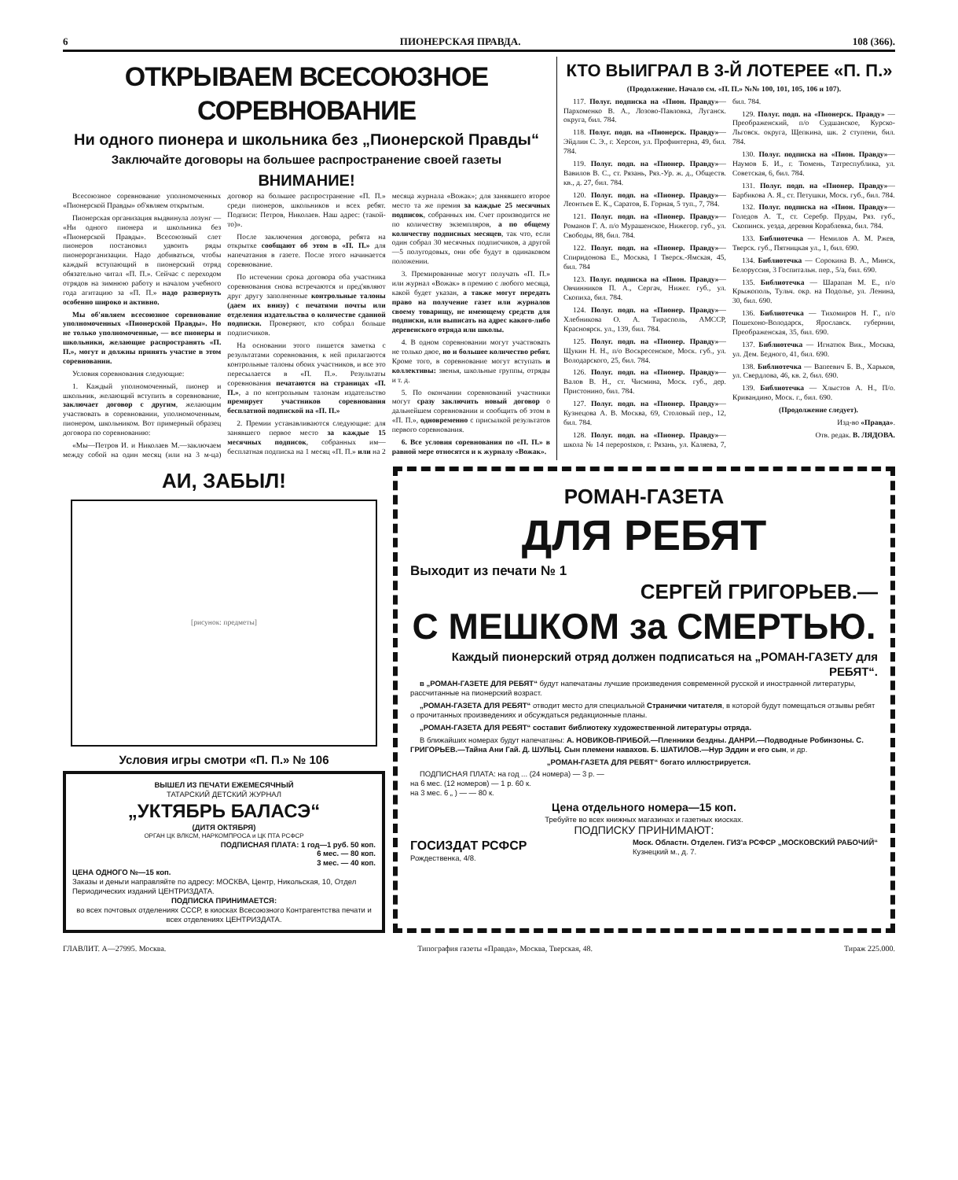6 ПИОНЕРСКАЯ ПРАВДА. 108 (366).
ОТКРЫВАЕМ ВСЕСОЮЗНОЕ СОРЕВНОВАНИЕ
Ни одного пионера и школьника без „Пионерской Правды“
Заключайте договоры на большее распространение своей газеты
ВНИМАНИЕ!
Всесоюзное соревнование уполномоченных «Пионерской Правды» об'являем открытым.
Пионерская организация выдвинула лозунг — «Ни одного пионера и школьника без «Пионерской Правды». Всесоюзный слет пионеров постановил удвоить ряды пионерорганизации. Надо добиваться, чтобы каждый вступающий в пионерский отряд обязательно читал «П. П.». Сейчас с переходом отрядов на зимнюю работу и началом учебного года агитацию за «П. П.» надо развернуть особенно широко и активно.
Мы об'являем всесоюзное соревнование уполномоченных «Пионерской Правды». Но не только уполномоченные, — все пионеры и школьники, желающие распространять «П. П.», могут и должны принять участие в этом соревновании.
Условия соревнования следующие:
1. Каждый уполномоченный, пионер и школьник, желающий вступить в соревнование, заключает договор с другим, желающим участвовать в соревновании, уполномоченным, пионером, школьником. Вот примерный образец договора по соревнованию:
«Мы—Петров И. и Николаев М.—заключаем между собой на один месяц (или на 3 м-ца) договор на большее распространение «П. П.» среди пионеров, школьников и всех ребят. Подписи: Петров, Николаев. Наш адрес: (такой-то)».
После заключения договора, ребята на открытке сообщают об этом в «П. П.» для напечатания в газете. После этого начинается соревнование.
По истечении срока договора оба участника соревнования снова встречаются и пред'являют друг другу заполненные контрольные талоны (даем их внизу) с печатями почты или отделения издательства о количестве сданной подписки. Проверяют, кто собрал больше подписчиков.
На основании этого пишется заметка с результатами соревнования, к ней прилагаются контрольные талоны обоих участников, и все это пересылается в «П. П.». Результаты соревнования печатаются на страницах «П. П.», а по контрольным талонам издательство премирует участников соревнования бесплатной подпиской на «П. П.»
2. Премии устанавливаются следующие: для занявшего первое место за каждые 15 месячных подписок, собранных им—бесплатная подписка на 1 месяц «П. П.» или на 2 месяца журнала «Вожак»; для занявшего второе место та же премия за каждые 25 месячных подписок, собранных им. Счет производится не по количеству экземпляров, а по общему количеству подписных месяцев, так что, если один собрал 30 месячных подписчиков, а другой—5 полугодовых, они обе будут в одинаковом положении.
3. Премированные могут получать «П. П.» или журнал «Вожак» в премию с любого месяца, какой будет указан, а также могут передать право на получение газет или журналов своему товарищу, не имеющему средств для подписки, или выписать на адрес какого-либо деревенского отряда или школы.
4. В одном соревновании могут участвовать не только двое, но и большее количество ребят. Кроме того, в соревнование могут вступать и коллективы: звенья, школьные группы, отряды и т. д.
5. По окончании соревнований участники могут сразу заключить новый договор о дальнейшем соревновании и сообщить об этом в «П. П.», одновременно с присылкой результатов первого соревнования.
6. Все условия соревнования по «П. П.» в равной мере относятся и к журналу «Вожак».
КТО ВЫИГРАЛ В 3-Й ЛОТЕРЕЕ «П. П.»
(Продолжение. Начало см. «П. П.» №№ 100, 101, 105, 106 и 107).
117. Полуг. подписка на «Пион. Правду»—Пархоменко В. А., Лозово-Павловка, Луганск. округа, бил. 784.
118. Полуг. подп. на «Пионерск. Правду»—Эйдлин С. Э., г. Херсон, ул. Профинтерна, 49, бил. 784.
119. Полуг. подп. на «Пионер. Правду»—Вавилов В. С., ст. Рязань, Ряз.-Ур. ж. д., Обществ. кв., д. 27, бил. 784.
120. Полуг. подп. на «Пионер. Правду»—Леонтьев Е. К., Саратов, Б. Горная, 5 туп., 7, 784.
121. Полуг. подп. на «Пионер. Правду»—Романов Г. А. п/о Мурашенское, Нижегор. губ., ул. Свободы, 88, бил. 784.
122. Полуг. подп. на «Пионер. Правду»—Спиридонова Е., Москва, I Тверск.-Ямская, 45, бил. 784
123. Полуг. подписка на «Пион. Правду»—Овчинников П. А., Сергач, Нижег. губ., ул. Скопиха, бил. 784.
124. Полуг. подп. на «Пионер. Правду»—Хлебникова О. А. Тирасполь, АМССР, Красноярск. ул., 139, бил. 784.
125. Полуг. подп. на «Пионер. Правду»—Щукин Н. Н., п/о Воскресенское, Моск. губ., ул. Володарского, 25, бил. 784.
126. Полуг. подп. на «Пионер. Правду»—Валов В. Н., ст. Чисмина, Моск. губ., дер. Пристонино, бил. 784.
127. Полуг. подп. на «Пионер. Правду»—Кузнецова А. В. Москва, 69, Столовый пер., 12, бил. 784.
128. Полуг. подп. на «Пионер. Правду»—школа № 14 перерostков, г. Рязань, ул. Каляева, 7, бил. 784.
129. Полуг. подп. на «Пионерск. Правду» — Преображенский, п/о Судшанское, Курско-Льговск. округа, Щепкина, шк. 2 ступени, бил. 784.
130. Полуг. подписка на «Пион. Правду»—Наумов Б. И., г. Тюмень, Татреспублика, ул. Советская, 6, бил. 784.
131. Полуг. подп. на «Пионер. Правду»—Барбикова А. Я., ст. Петушки, Моск. губ., бил. 784.
132. Полуг. подписка на «Пион. Правду»—Голедов А. Т., ст. Серебр. Пруды, Ряз. губ., Скопинск. уезда, деревня Кораблевка, бил. 784.
133. Библиотечка — Немилов А. М. Ржев, Тверск. губ., Пятницкая ул., 1, бил. 690.
134. Библиотечка — Сорокина В. А., Минск, Белоруссия, 3 Госпитальн. пер., 5/а, бил. 690.
135. Библиотечка — Шарапан М. Е., п/о Крыжополь, Тульч. окр. на Подолье, ул. Ленина, 30, бил. 690.
136. Библиотечка — Тихомиров Н. Г., п/о Пошехоно-Володарск, Ярославск. губернии, Преображенская, 35, бил. 690.
137. Библиотечка — Игнатюк Вик., Москва, ул. Дем. Бедного, 41, бил. 690.
138. Библиотечка — Вапеевич Б. В., Харьков, ул. Свердлова, 46, кв. 2, бил. 690.
139. Библиотечка — Хлыстов А. Н., П/о. Кривандино, Моск. г., бил. 690.
(Продолжение следует).
Изд-во «Правда».
Отв. редак. В. ЛЯДОВА.
АИ, ЗАБЫЛ!
[рисунок: предметы]
Условия игры смотри «П. П.» № 106
ВЫШЕЛ ИЗ ПЕЧАТИ ЕЖЕМЕСЯЧНЫЙ
ТАТАРСКИЙ ДЕТСКИЙ ЖУРНАЛ
„УКТЯБРЬ БАЛАСЭ“
(ДИТЯ ОКТЯБРЯ)
ОРГАН ЦК ВЛКСМ, НАРКОМПРОСА и ЦК ПТА РСФСР
ПОДПИСНАЯ ПЛАТА: 1 год—1 руб. 50 коп.
6 мес. — 80 коп.
3 мес. — 40 коп.
ЦЕНА ОДНОГО №—15 коп.
Заказы и деньги направляйте по адресу: МОСКВА, Центр, Никольская, 10, Отдел Периодических изданий ЦЕНТРИЗДАТА.
ПОДПИСКА ПРИНИМАЕТСЯ:
во всех почтовых отделениях СССР, в киосках Всесоюзного Контрагентства печати и всех отделениях ЦЕНТРИЗДАТА.
РОМАН-ГАЗЕТА
ДЛЯ РЕБЯТ
Выходит из печати № 1
СЕРГЕЙ ГРИГОРЬЕВ.—
С МЕШКОМ за СМЕРТЬЮ.
Каждый пионерский отряд должен подписаться на „РОМАН-ГАЗЕТУ для РЕБЯТ“.
в „РОМАН-ГАЗЕТЕ ДЛЯ РЕБЯТ“ будут напечатаны лучшие произведения современной русской и иностранной литературы, рассчитанные на пионерский возраст.
„РОМАН-ГАЗЕТА ДЛЯ РЕБЯТ“ отводит место для специальной Странички читателя, в которой будут помещаться отзывы ребят о прочитанных произведениях и обсуждаться редакционные планы.
„РОМАН-ГАЗЕТА ДЛЯ РЕБЯТ“ составит библиотеку художественной литературы отряда.
В ближайших номерах будут напечатаны: А. НОВИКОВ-ПРИБОЙ.—Пленники бездны. ДАНРИ.—Подводные Робинзоны. С. ГРИГОРЬЕВ.—Тайна Ани Гай. Д. ШУЛЬЦ. Сын племени навахов. Б. ШАТИЛОВ.—Нур Эддин и его сын, и др.
„РОМАН-ГАЗЕТА ДЛЯ РЕБЯТ“ богато иллюстрируется.
ПОДПИСНАЯ ПЛАТА: на год ... (24 номера) — 3 р. —
на 6 мес. (12 номеров) — 1 р. 60 к.
на 3 мес. 6 „ ) — — 80 к.
Цена отдельного номера—15 коп.
Требуйте во всех книжных магазинах и газетных киосках.
ПОДПИСКУ ПРИНИМАЮТ:
ГОСИЗДАТ РСФСР
Рождественка, 4/8.
Моск. Областн. Отделен. ГИЗ'а РСФСР „МОСКОВСКИЙ РАБОЧИЙ“
Кузнецкий м., д. 7.
ГЛАВЛИТ. А—27995. Москва. Типография газеты «Правда», Москва, Тверская, 48. Тираж 225.000.